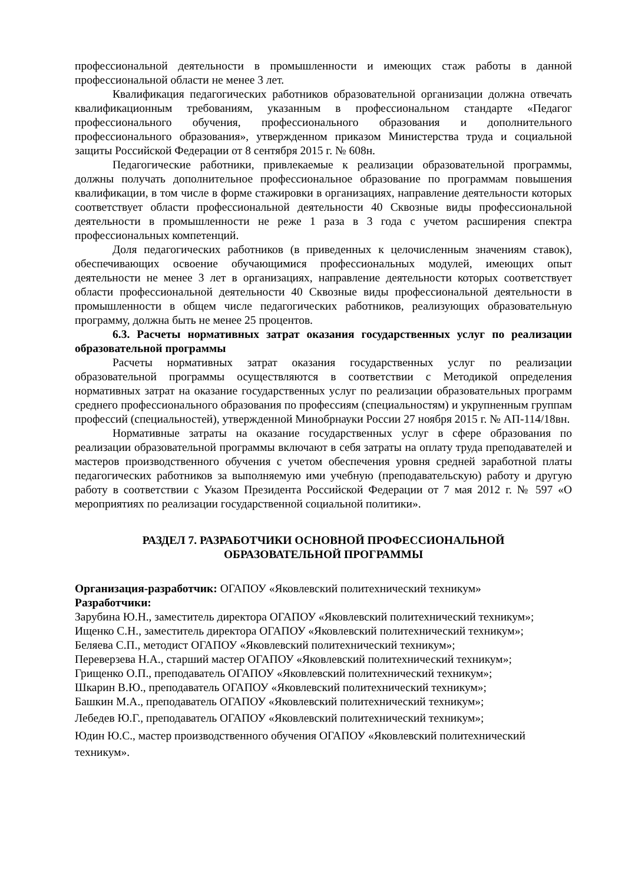профессиональной деятельности в промышленности и имеющих стаж работы в данной профессиональной области не менее 3 лет.
Квалификация педагогических работников образовательной организации должна отвечать квалификационным требованиям, указанным в профессиональном стандарте «Педагог профессионального обучения, профессионального образования и дополнительного профессионального образования», утвержденном приказом Министерства труда и социальной защиты Российской Федерации от 8 сентября 2015 г. № 608н.
Педагогические работники, привлекаемые к реализации образовательной программы, должны получать дополнительное профессиональное образование по программам повышения квалификации, в том числе в форме стажировки в организациях, направление деятельности которых соответствует области профессиональной деятельности 40 Сквозные виды профессиональной деятельности в промышленности не реже 1 раза в 3 года с учетом расширения спектра профессиональных компетенций.
Доля педагогических работников (в приведенных к целочисленным значениям ставок), обеспечивающих освоение обучающимися профессиональных модулей, имеющих опыт деятельности не менее 3 лет в организациях, направление деятельности которых соответствует области профессиональной деятельности 40 Сквозные виды профессиональной деятельности в промышленности в общем числе педагогических работников, реализующих образовательную программу, должна быть не менее 25 процентов.
6.3. Расчеты нормативных затрат оказания государственных услуг по реализации образовательной программы
Расчеты нормативных затрат оказания государственных услуг по реализации образовательной программы осуществляются в соответствии с Методикой определения нормативных затрат на оказание государственных услуг по реализации образовательных программ среднего профессионального образования по профессиям (специальностям) и укрупненным группам профессий (специальностей), утвержденной Минобрнауки России 27 ноября 2015 г. № АП-114/18вн.
Нормативные затраты на оказание государственных услуг в сфере образования по реализации образовательной программы включают в себя затраты на оплату труда преподавателей и мастеров производственного обучения с учетом обеспечения уровня средней заработной платы педагогических работников за выполняемую ими учебную (преподавательскую) работу и другую работу в соответствии с Указом Президента Российской Федерации от 7 мая 2012 г. № 597 «О мероприятиях по реализации государственной социальной политики».
РАЗДЕЛ 7. РАЗРАБОТЧИКИ ОСНОВНОЙ ПРОФЕССИОНАЛЬНОЙ
ОБРАЗОВАТЕЛЬНОЙ ПРОГРАММЫ
Организация-разработчик: ОГАПОУ «Яковлевский политехнический техникум»
Разработчики:
Зарубина Ю.Н., заместитель директора ОГАПОУ «Яковлевский политехнический техникум»;
Ищенко С.Н., заместитель директора ОГАПОУ «Яковлевский политехнический техникум»;
Беляева С.П., методист ОГАПОУ «Яковлевский политехнический техникум»;
Переверзева Н.А., старший мастер ОГАПОУ «Яковлевский политехнический техникум»;
Грищенко О.П., преподаватель ОГАПОУ «Яковлевский политехнический техникум»;
Шкарин В.Ю., преподаватель ОГАПОУ «Яковлевский политехнический техникум»;
Башкин М.А., преподаватель ОГАПОУ «Яковлевский политехнический техникум»;
Лебедев Ю.Г., преподаватель ОГАПОУ «Яковлевский политехнический техникум»;
Юдин Ю.С., мастер производственного обучения ОГАПОУ «Яковлевский политехнический техникум».